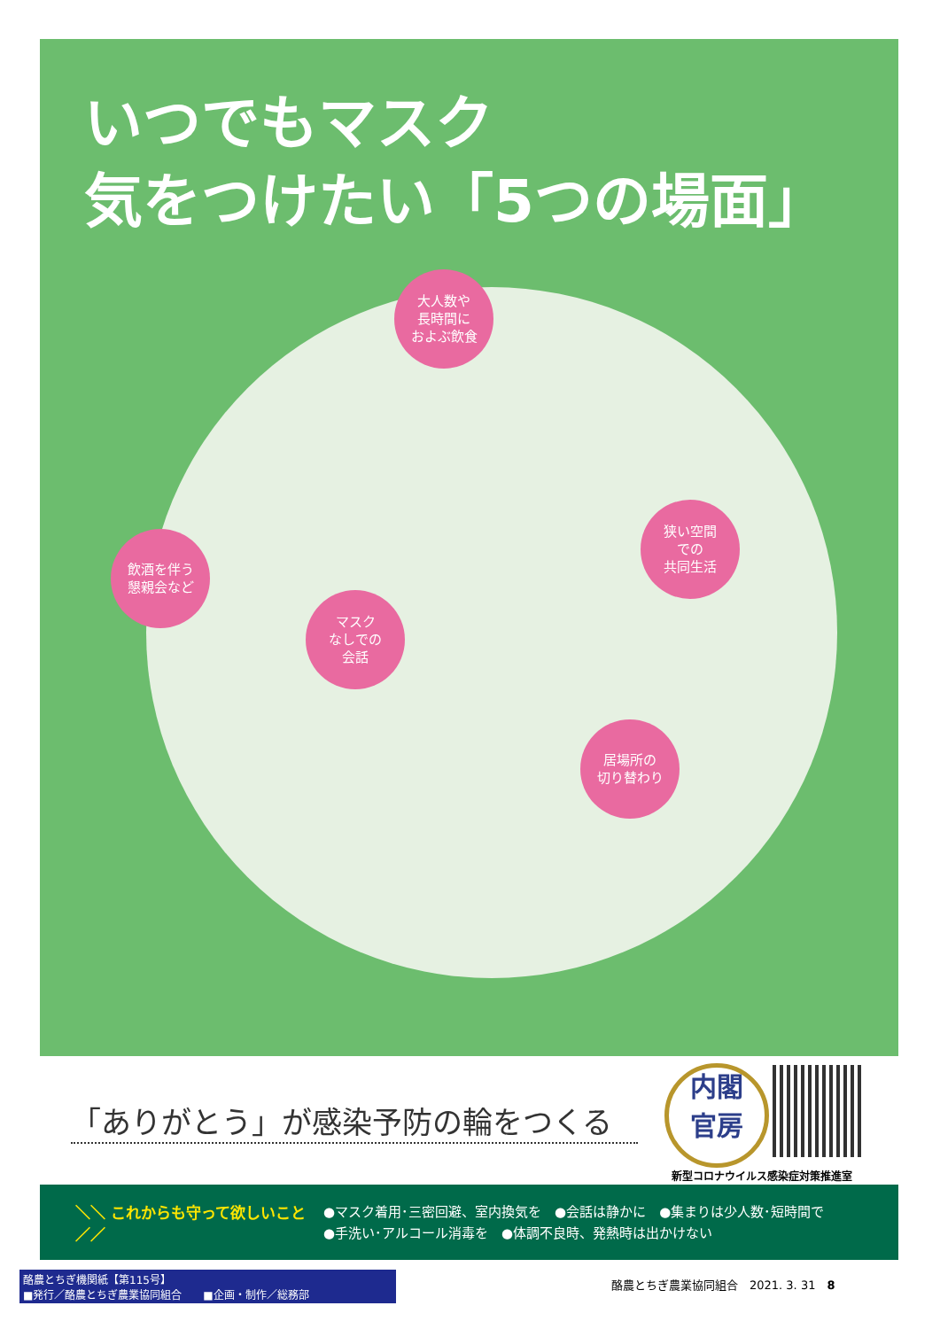いつでもマスク
気をつけたい「5つの場面」
大人数や
長時間に
およぶ飲食
飲酒を伴う
懇親会など
マスク
なしでの
会話
狭い空間
での
共同生活
居場所の
切り替わり
「ありがとう」が感染予防の輪をつくる
内閣
官房
新型コロナウイルス感染症対策推進室
＼＼ これからも守って欲しいこと ／／
●マスク着用･三密回避、室内換気を　●会話は静かに　●集まりは少人数･短時間で
●手洗い･アルコール消毒を　●体調不良時、発熱時は出かけない
酪農とちぎ機関紙【第115号】
■発行／酪農とちぎ農業協同組合　　■企画・制作／総務部
酪農とちぎ農業協同組合　2021. 3. 31　8